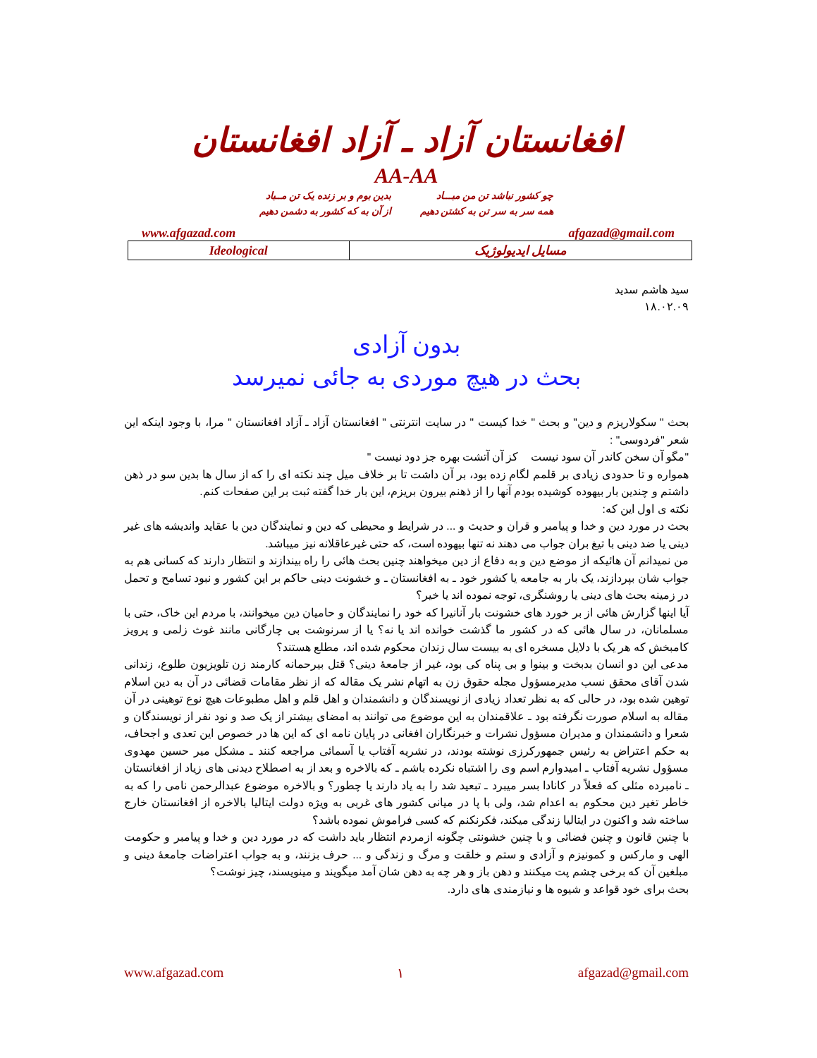افغانستان آزاد ـ آزاد افغانستان
AA-AA
چو کشور نباشد تن من مبـــاد
همه سر به سر تن به کشتن دهیم
بدین بوم و بر زنده یک تن مــباد
از آن به که کشور به دشمن دهیم
www.afgazad.com afgazad@gmail.com
| Ideological | مسایل ایدیولوژیک |
سید هاشم سدید
۱۸.۰۲.۰۹
بدون آزادی
بحث در هیچ موردی به جائی نمیرسد
بحث " سکولاریزم و دین" و بحث " خدا کیست " در سایت انترنتی " افغانستان آزاد ـ آزاد افغانستان " مرا، با وجود اینکه این شعر "فردوسی" :
"مگو آن سخن کاندر آن سود نیست کز آن آتشت بهره جز دود نیست "
همواره و تا حدودی زیادی بر قلمم لگام زده بود، بر آن داشت تا بر خلاف میل چند نکته ای را که از سال ها بدین سو در ذهن داشتم و چندین بار بیهوده کوشیده بودم آنها را از ذهنم بیرون بریزم، این بار خدا گفته ثبت بر این صفحات کنم.
نکته ی اول این که:
بحث در مورد دین و خدا و پیامبر و قران و حدیث و ... در شرایط و محیطی که دین و نمایندگان دین با عقاید واندیشه های غیر دینی یا ضد دینی با تیغ بران جواب می دهند نه تنها بیهوده است، که حتی غیرعاقلانه نیز میباشد.
من نمیدانم آن هائیکه از موضع دین و به دفاع از دین میخواهند چنین بحث هائی را راه بیندازند و انتظار دارند که کسانی هم به جواب شان بپردازند، یک بار به جامعه یا کشور خود ـ به افغانستان ـ و خشونت دینی حاکم بر این کشور و نبود تسامح و تحمل در زمینه بحث های دینی یا روشنگری، توجه نموده اند یا خیر؟
آیا اینها گزارش هائی از بر خورد های خشونت بار آنانیرا که خود را نمایندگان و حامیان دین میخوانند، با مردم این خاک، حتی با مسلمانان، در سال هائی که در کشور ما گذشت خوانده اند یا نه؟ یا از سرنوشت بی چارگانی مانند غوث زلمی و پرویز کامبخش که هر یک با دلایل مسخره ای به بیست سال زندان محکوم شده اند، مطلع هستند؟
مدعی این دو انسان بدبخت و بینوا و بی پناه کی بود، غیر از جامعهٔ دینی؟ قتل بیرحمانه کارمند زن تلویزیون طلوع، زندانی شدن آقای محقق نسب مدیرمسؤول مجله حقوق زن به اتهام نشر یک مقاله که از نظر مقامات قضائی در آن به دین اسلام توهین شده بود، در حالی که به نظر تعداد زیادی از نویسندگان و دانشمندان و اهل قلم و اهل مطبوعات هیچ نوع توهینی در آن مقاله به اسلام صورت نگرفته بود ـ علاقمندان به این موضوع می توانند به امضای بیشتر از یک صد و نود نفر از نویسندگان و شعرا و دانشمندان و مدیران مسؤول نشرات و خبرنگاران افغانی در پایان نامه ای که این ها در خصوص این تعدی و اجحاف، به حکم اعتراض به رئیس جمهورکرزی نوشته بودند، در نشریه آفتاب یا آسمائی مراجعه کنند ـ مشکل میر حسین مهدوی مسؤول نشریه آفتاب ـ امیدوارم اسم وی را اشتباه نکرده باشم ـ که بالاخره و بعد از به اصطلاح دیدنی های زیاد از افغانستان ـ نامبرده مثلی که فعلاً در کانادا بسر میبرد ـ تبعید شد را به یاد دارند یا چطور؟ و بالاخره موضوع عبدالرحمن نامی را که به خاطر تغیر دین محکوم به اعدام شد، ولی با پا در میانی کشور های غربی به ویژه دولت ایتالیا بالاخره از افغانستان خارج ساخته شد و اکنون در ایتالیا زندگی میکند، فکرنکنم که کسی فراموش نموده باشد؟
با چنین قانون و چنین فضائی و با چنین خشونتی چگونه ازمردم انتظار باید داشت که در مورد دین و خدا و پیامبر و حکومت الهی و مارکس و کمونیزم و آزادی و ستم و خلقت و مرگ و زندگی و ... حرف بزنند، و به جواب اعتراضات جامعهٔ دینی و مبلغین آن که برخی چشم پت میکنند و دهن باز و هر چه به دهن شان آمد میگویند و مینویسند، چیز نوشت؟
بحث برای خود قواعد و شیوه ها و نیازمندی های دارد.
www.afgazad.com ۱ afgazad@gmail.com